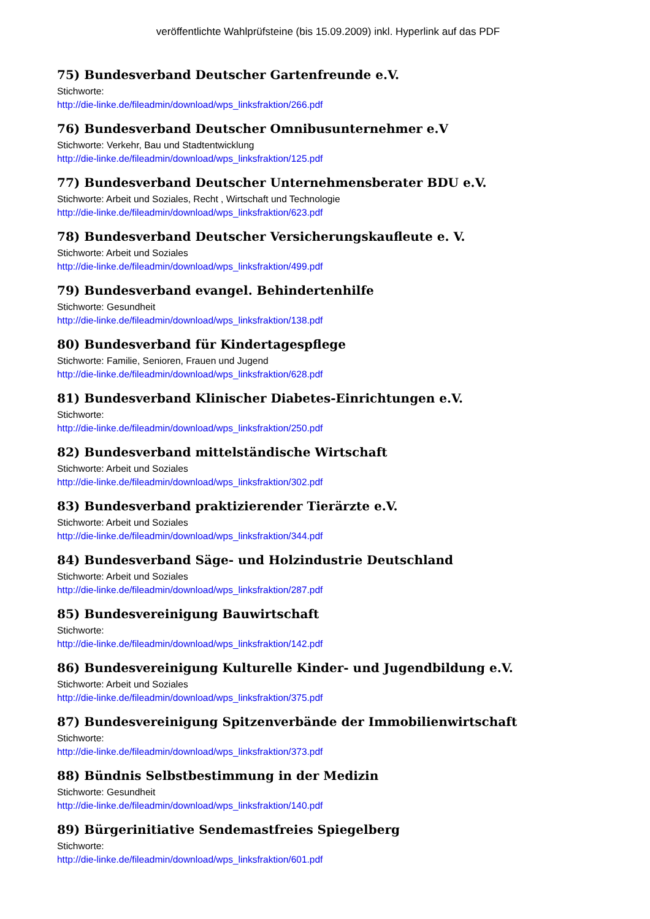veröffentlichte Wahlprüfsteine (bis 15.09.2009) inkl. Hyperlink auf das PDF
75) Bundesverband Deutscher Gartenfreunde e.V.
Stichworte:
http://die-linke.de/fileadmin/download/wps_linksfraktion/266.pdf
76) Bundesverband Deutscher Omnibusunternehmer e.V
Stichworte: Verkehr, Bau und Stadtentwicklung
http://die-linke.de/fileadmin/download/wps_linksfraktion/125.pdf
77) Bundesverband Deutscher Unternehmensberater BDU e.V.
Stichworte: Arbeit und Soziales, Recht , Wirtschaft und Technologie
http://die-linke.de/fileadmin/download/wps_linksfraktion/623.pdf
78) Bundesverband Deutscher Versicherungskaufleute e. V.
Stichworte: Arbeit und Soziales
http://die-linke.de/fileadmin/download/wps_linksfraktion/499.pdf
79) Bundesverband evangel. Behindertenhilfe
Stichworte: Gesundheit
http://die-linke.de/fileadmin/download/wps_linksfraktion/138.pdf
80) Bundesverband für Kindertagespflege
Stichworte: Familie, Senioren, Frauen und Jugend
http://die-linke.de/fileadmin/download/wps_linksfraktion/628.pdf
81) Bundesverband Klinischer Diabetes-Einrichtungen e.V.
Stichworte:
http://die-linke.de/fileadmin/download/wps_linksfraktion/250.pdf
82) Bundesverband mittelständische Wirtschaft
Stichworte: Arbeit und Soziales
http://die-linke.de/fileadmin/download/wps_linksfraktion/302.pdf
83) Bundesverband praktizierender Tierärzte e.V.
Stichworte: Arbeit und Soziales
http://die-linke.de/fileadmin/download/wps_linksfraktion/344.pdf
84) Bundesverband Säge- und Holzindustrie Deutschland
Stichworte: Arbeit und Soziales
http://die-linke.de/fileadmin/download/wps_linksfraktion/287.pdf
85) Bundesvereinigung Bauwirtschaft
Stichworte:
http://die-linke.de/fileadmin/download/wps_linksfraktion/142.pdf
86) Bundesvereinigung Kulturelle Kinder- und Jugendbildung e.V.
Stichworte: Arbeit und Soziales
http://die-linke.de/fileadmin/download/wps_linksfraktion/375.pdf
87) Bundesvereinigung Spitzenverbände der Immobilienwirtschaft
Stichworte:
http://die-linke.de/fileadmin/download/wps_linksfraktion/373.pdf
88) Bündnis Selbstbestimmung in der Medizin
Stichworte: Gesundheit
http://die-linke.de/fileadmin/download/wps_linksfraktion/140.pdf
89) Bürgerinitiative Sendemastfreies Spiegelberg
Stichworte:
http://die-linke.de/fileadmin/download/wps_linksfraktion/601.pdf